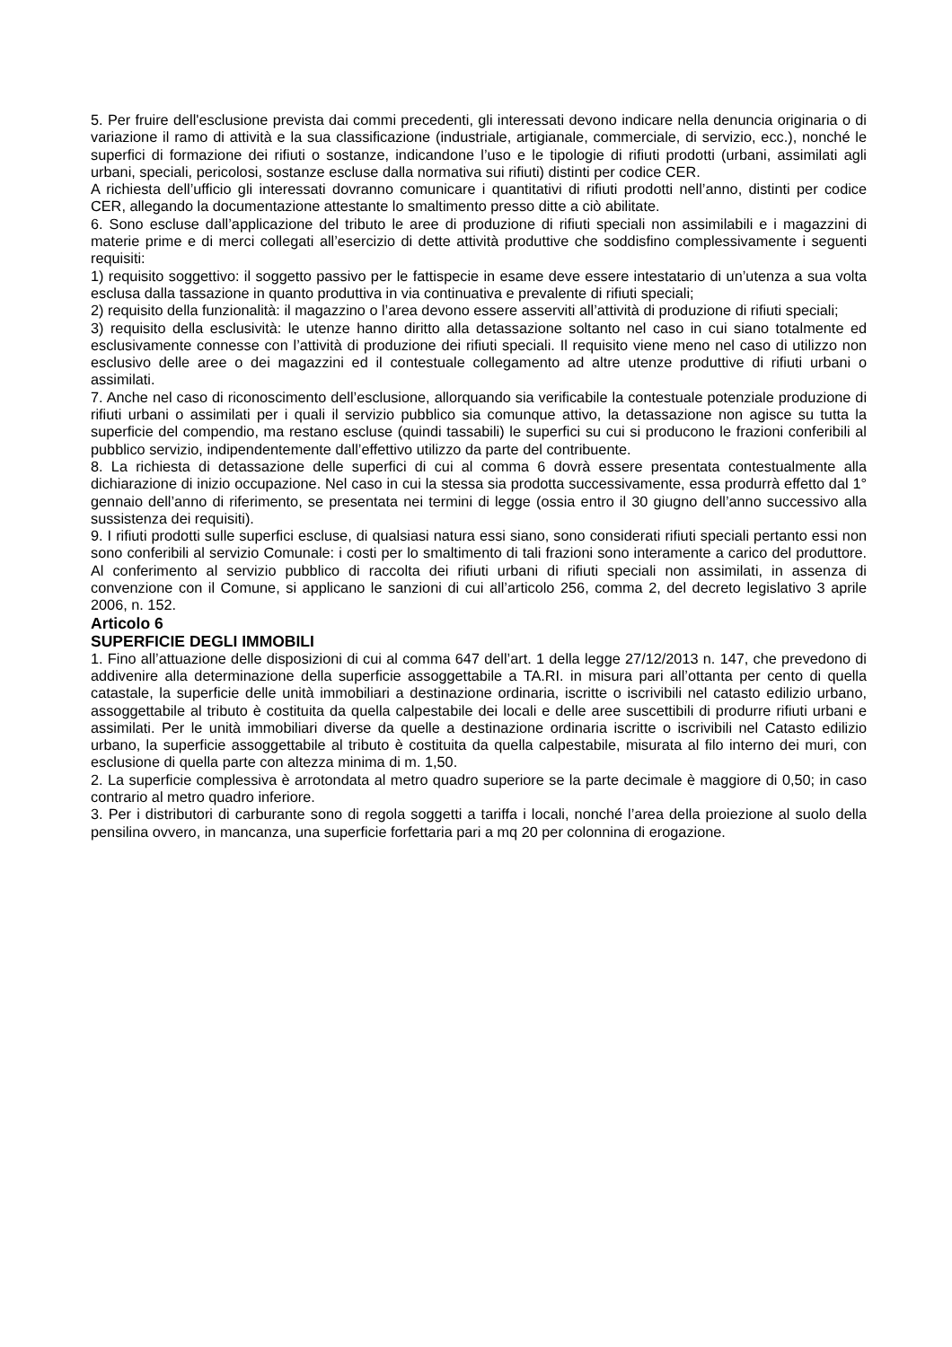5. Per fruire dell'esclusione prevista dai commi precedenti, gli interessati devono indicare nella denuncia originaria o di variazione il ramo di attività e la sua classificazione (industriale, artigianale, commerciale, di servizio, ecc.), nonché le superfici di formazione dei rifiuti o sostanze, indicandone l’uso e le tipologie di rifiuti prodotti (urbani, assimilati agli urbani, speciali, pericolosi, sostanze escluse dalla normativa sui rifiuti) distinti per codice CER.
A richiesta dell’ufficio gli interessati dovranno comunicare i quantitativi di rifiuti prodotti nell’anno, distinti per codice CER, allegando la documentazione attestante lo smaltimento presso ditte a ciò abilitate.
6. Sono escluse dall’applicazione del tributo le aree di produzione di rifiuti speciali non assimilabili e i magazzini di materie prime e di merci collegati all’esercizio di dette attività produttive che soddisfino complessivamente i seguenti requisiti:
1) requisito soggettivo: il soggetto passivo per le fattispecie in esame deve essere intestatario di un’utenza a sua volta esclusa dalla tassazione in quanto produttiva in via continuativa e prevalente di rifiuti speciali;
2) requisito della funzionalità: il magazzino o l’area devono essere asserviti all’attività di produzione di rifiuti speciali;
3) requisito della esclusività: le utenze hanno diritto alla detassazione soltanto nel caso in cui siano totalmente ed esclusivamente connesse con l’attività di produzione dei rifiuti speciali. Il requisito viene meno nel caso di utilizzo non esclusivo delle aree o dei magazzini ed il contestuale collegamento ad altre utenze produttive di rifiuti urbani o assimilati.
7. Anche nel caso di riconoscimento dell’esclusione, allorquando sia verificabile la contestuale potenziale produzione di rifiuti urbani o assimilati per i quali il servizio pubblico sia comunque attivo, la detassazione non agisce su tutta la superficie del compendio, ma restano escluse (quindi tassabili) le superfici su cui si producono le frazioni conferibili al pubblico servizio, indipendentemente dall’effettivo utilizzo da parte del contribuente.
8. La richiesta di detassazione delle superfici di cui al comma 6 dovrà essere presentata contestualmente alla dichiarazione di inizio occupazione. Nel caso in cui la stessa sia prodotta successivamente, essa produrrà effetto dal 1° gennaio dell’anno di riferimento, se presentata nei termini di legge (ossia entro il 30 giugno dell’anno successivo alla sussistenza dei requisiti).
9. I rifiuti prodotti sulle superfici escluse, di qualsiasi natura essi siano, sono considerati rifiuti speciali pertanto essi non sono conferibili al servizio Comunale: i costi per lo smaltimento di tali frazioni sono interamente a carico del produttore. Al conferimento al servizio pubblico di raccolta dei rifiuti urbani di rifiuti speciali non assimilati, in assenza di convenzione con il Comune, si applicano le sanzioni di cui all’articolo 256, comma 2, del decreto legislativo 3 aprile 2006, n. 152.
Articolo 6
SUPERFICIE DEGLI IMMOBILI
1. Fino all’attuazione delle disposizioni di cui al comma 647 dell’art. 1 della legge 27/12/2013 n. 147, che prevedono di addivenire alla determinazione della superficie assoggettabile a TA.RI. in misura pari all’ottanta per cento di quella catastale, la superficie delle unità immobiliari a destinazione ordinaria, iscritte o iscrivibili nel catasto edilizio urbano, assoggettabile al tributo è costituita da quella calpestabile dei locali e delle aree suscettibili di produrre rifiuti urbani e assimilati. Per le unità immobiliari diverse da quelle a destinazione ordinaria iscritte o iscrivibili nel Catasto edilizio urbano, la superficie assoggettabile al tributo è costituita da quella calpestabile, misurata al filo interno dei muri, con esclusione di quella parte con altezza minima di m. 1,50.
2. La superficie complessiva è arrotondata al metro quadro superiore se la parte decimale è maggiore di 0,50; in caso contrario al metro quadro inferiore.
3. Per i distributori di carburante sono di regola soggetti a tariffa i locali, nonché l’area della proiezione al suolo della pensilina ovvero, in mancanza, una superficie forfettaria pari a mq 20 per colonnina di erogazione.